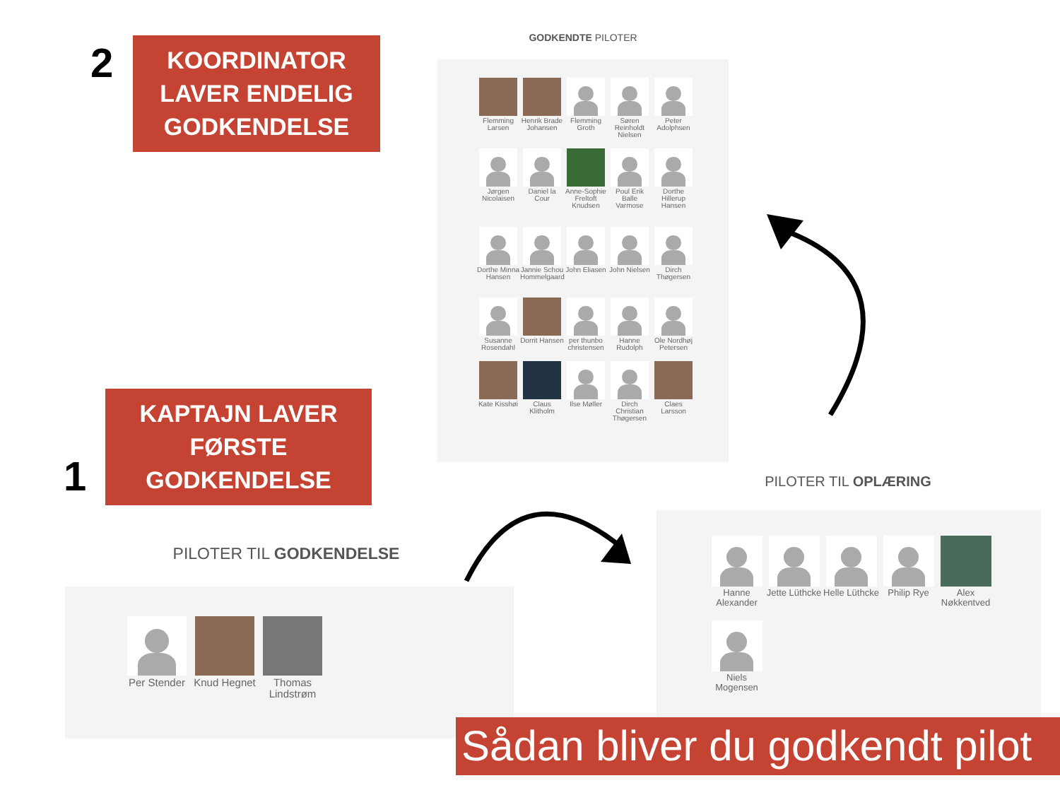2
KOORDINATOR
LAVER ENDELIG
GODKENDELSE
GODKENDTE PILOTER
Flemming Larsen
Henrik Brade Johansen
Flemming Groth
Søren Reinholdt Nielsen
Peter Adolphsen
Jørgen Nicolaisen
Daniel la Cour
Anne-Sophie Freltoft Knudsen
Poul Erik Balle Varmose
Dorthe Hillerup Hansen
Dorthe Minna Hansen
Jannie Schou Hommelgaard
John Eliasen
John Nielsen
Dirch Thøgersen
Susanne Rosendahl
Dorrit Hansen
per thunbo christensen
Hanne Rudolph
Ole Nordhøj Petersen
Kate Kisshøi
Claus Klitholm
Ilse Møller
Dirch Christian Thøgersen
Claes Larsson
1
KAPTAJN LAVER
FØRSTE
GODKENDELSE
PILOTER TIL GODKENDELSE
Per Stender
Knud Hegnet
Thomas Lindstrøm
PILOTER TIL OPLÆRING
Hanne Alexander
Jette Lüthcke
Helle Lüthcke
Philip Rye
Alex Nøkkentved
Niels Mogensen
Sådan bliver du godkendt pilot